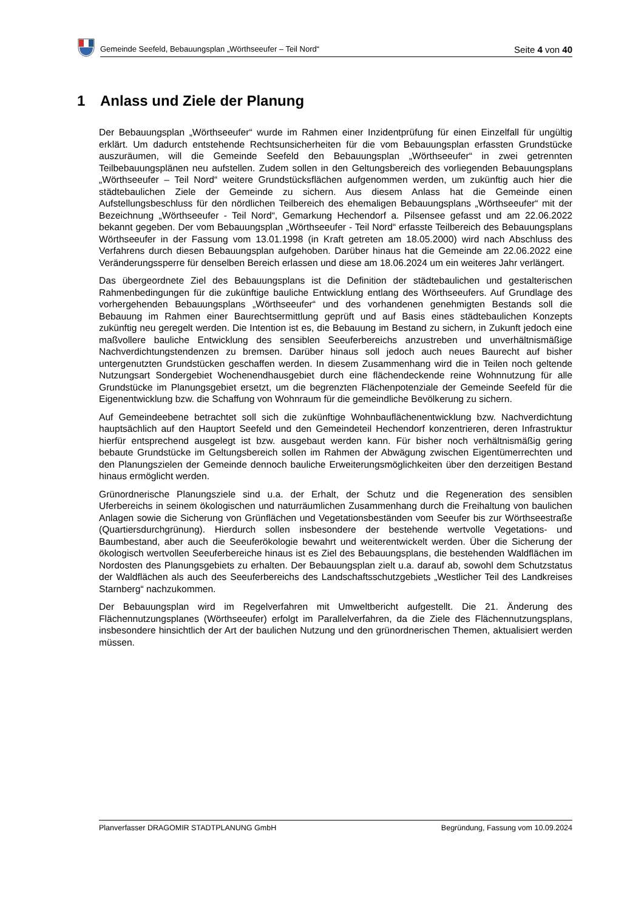Gemeinde Seefeld, Bebauungsplan „Wörthseeufer – Teil Nord“Seite 4 von 40
1 Anlass und Ziele der Planung
Der Bebauungsplan „Wörthseeufer“ wurde im Rahmen einer Inzidentprüfung für einen Einzelfall für ungültig erklärt. Um dadurch entstehende Rechtsunsicherheiten für die vom Bebauungsplan erfassten Grundstücke auszuräumen, will die Gemeinde Seefeld den Bebauungsplan „Wörthseeufer“ in zwei getrennten Teilbebauungsplänen neu aufstellen. Zudem sollen in den Geltungsbereich des vorliegenden Bebauungsplans „Wörthseeufer – Teil Nord“ weitere Grundstücksflächen aufgenommen werden, um zukünftig auch hier die städtebaulichen Ziele der Gemeinde zu sichern. Aus diesem Anlass hat die Gemeinde einen Aufstellungsbeschluss für den nördlichen Teilbereich des ehemaligen Bebauungsplans „Wörthseeufer“ mit der Bezeichnung „Wörthseeufer - Teil Nord“, Gemarkung Hechendorf a. Pilsensee gefasst und am 22.06.2022 bekannt gegeben. Der vom Bebauungsplan „Wörthseeufer - Teil Nord“ erfasste Teilbereich des Bebauungsplans Wörthseeufer in der Fassung vom 13.01.1998 (in Kraft getreten am 18.05.2000) wird nach Abschluss des Verfahrens durch diesen Bebauungsplan aufgehoben. Darüber hinaus hat die Gemeinde am 22.06.2022 eine Veränderungssperre für denselben Bereich erlassen und diese am 18.06.2024 um ein weiteres Jahr verlängert.
Das übergeordnete Ziel des Bebauungsplans ist die Definition der städtebaulichen und gestalterischen Rahmenbedingungen für die zukünftige bauliche Entwicklung entlang des Wörthseeufers. Auf Grundlage des vorhergehenden Bebauungsplans „Wörthseeufer“ und des vorhandenen genehmigten Bestands soll die Bebauung im Rahmen einer Baurechtsermittlung geprüft und auf Basis eines städtebaulichen Konzepts zukünftig neu geregelt werden. Die Intention ist es, die Bebauung im Bestand zu sichern, in Zukunft jedoch eine maßvollere bauliche Entwicklung des sensiblen Seeuferbereichs anzustreben und unverhältnismäßige Nachverdichtungstendenzen zu bremsen. Darüber hinaus soll jedoch auch neues Baurecht auf bisher untergenutzten Grundstücken geschaffen werden. In diesem Zusammenhang wird die in Teilen noch geltende Nutzungsart Sondergebiet Wochenendhausgebiet durch eine flächendeckende reine Wohnnutzung für alle Grundstücke im Planungsgebiet ersetzt, um die begrenzten Flächenpotenziale der Gemeinde Seefeld für die Eigenentwicklung bzw. die Schaffung von Wohnraum für die gemeindliche Bevölkerung zu sichern.
Auf Gemeindeebene betrachtet soll sich die zukünftige Wohnbauflächenentwicklung bzw. Nachverdichtung hauptsächlich auf den Hauptort Seefeld und den Gemeindeteil Hechendorf konzentrieren, deren Infrastruktur hierfür entsprechend ausgelegt ist bzw. ausgebaut werden kann. Für bisher noch verhältnismäßig gering bebaute Grundstücke im Geltungsbereich sollen im Rahmen der Abwägung zwischen Eigentümerrechten und den Planungszielen der Gemeinde dennoch bauliche Erweiterungsmöglichkeiten über den derzeitigen Bestand hinaus ermöglicht werden.
Grünordnerische Planungsziele sind u.a. der Erhalt, der Schutz und die Regeneration des sensiblen Uferbereichs in seinem ökologischen und naturräumlichen Zusammenhang durch die Freihaltung von baulichen Anlagen sowie die Sicherung von Grünflächen und Vegetationsbeständen vom Seeufer bis zur Wörthseestraße (Quartiersdurchgrünung). Hierdurch sollen insbesondere der bestehende wertvolle Vegetations- und Baumbestand, aber auch die Seeuferökologie bewahrt und weiterentwickelt werden. Über die Sicherung der ökologisch wertvollen Seeuferbereiche hinaus ist es Ziel des Bebauungsplans, die bestehenden Waldflächen im Nordosten des Planungsgebiets zu erhalten. Der Bebauungsplan zielt u.a. darauf ab, sowohl dem Schutzstatus der Waldflächen als auch des Seeuferbereichs des Landschaftsschutzgebiets „Westlicher Teil des Landkreises Starnberg“ nachzukommen.
Der Bebauungsplan wird im Regelverfahren mit Umweltbericht aufgestellt. Die 21. Änderung des Flächennutzungsplanes (Wörthseeufer) erfolgt im Parallelverfahren, da die Ziele des Flächennutzungsplans, insbesondere hinsichtlich der Art der baulichen Nutzung und den grünordnerischen Themen, aktualisiert werden müssen.
Planverfasser DRAGOMIR STADTPLANUNG GmbH Begründung, Fassung vom 10.09.2024